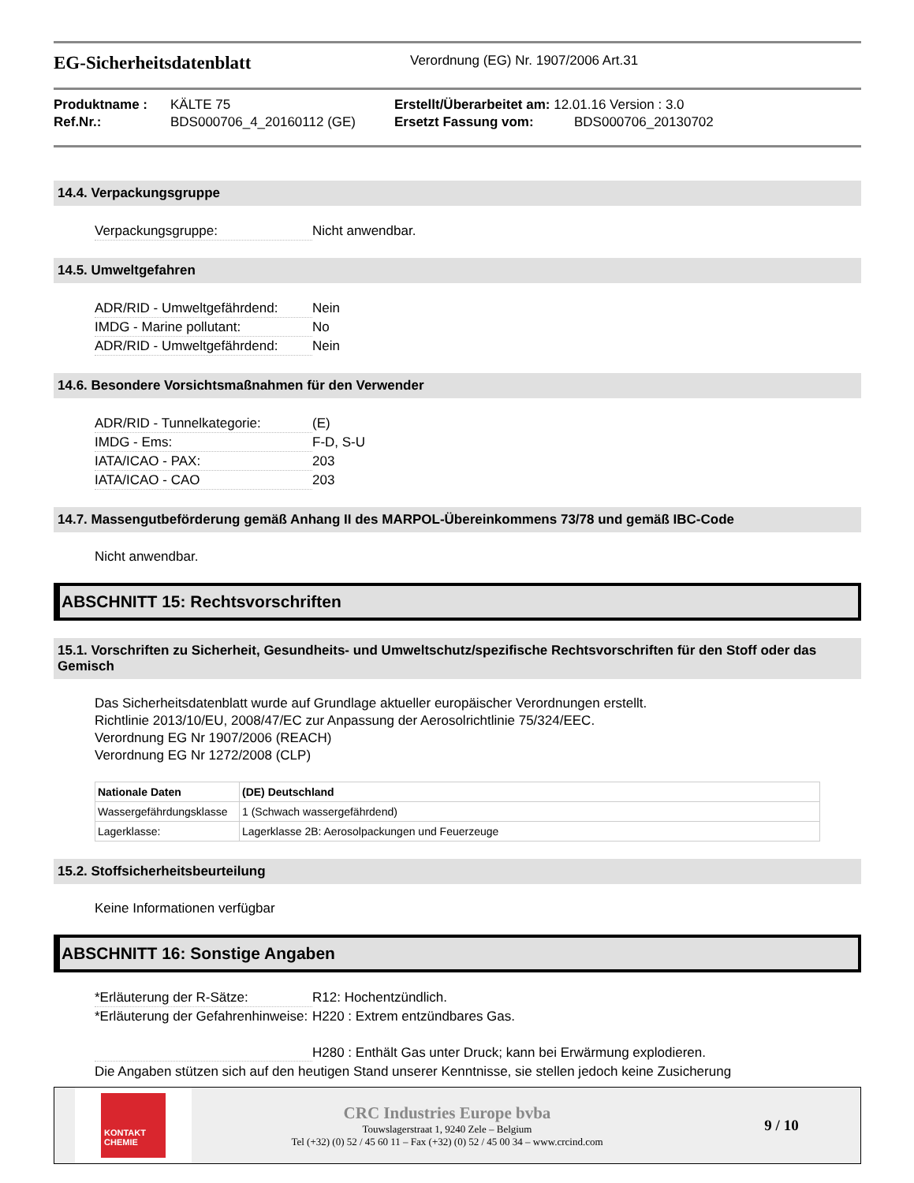EG-Sicherheitsdatenblatt
Verordnung (EG) Nr. 1907/2006 Art.31
Produktname : KÄLTE 75 Erstellt/Überarbeitet am: 12.01.16 Version : 3.0
Ref.Nr.: BDS000706_4_20160112 (GE) Ersetzt Fassung vom: BDS000706_20130702
14.4. Verpackungsgruppe
Verpackungsgruppe: Nicht anwendbar.
14.5. Umweltgefahren
ADR/RID - Umweltgefährdend: Nein
IMDG - Marine pollutant: No
ADR/RID - Umweltgefährdend: Nein
14.6. Besondere Vorsichtsmaßnahmen für den Verwender
ADR/RID - Tunnelkategorie: (E)
IMDG - Ems: F-D, S-U
IATA/ICAO - PAX: 203
IATA/ICAO - CAO 203
14.7. Massengutbeförderung gemäß Anhang II des MARPOL-Übereinkommens 73/78 und gemäß IBC-Code
Nicht anwendbar.
ABSCHNITT 15: Rechtsvorschriften
15.1. Vorschriften zu Sicherheit, Gesundheits- und Umweltschutz/spezifische Rechtsvorschriften für den Stoff oder das Gemisch
Das Sicherheitsdatenblatt wurde auf Grundlage aktueller europäischer Verordnungen erstellt.
Richtlinie 2013/10/EU, 2008/47/EC zur Anpassung der Aerosolrichtlinie 75/324/EEC.
Verordnung EG Nr 1907/2006 (REACH)
Verordnung EG Nr 1272/2008 (CLP)
| Nationale Daten | (DE) Deutschland |
| --- | --- |
| Wassergefährdungsklasse | 1 (Schwach wassergefährdend) |
| Lagerklasse: | Lagerklasse 2B: Aerosolpackungen und Feuerzeuge |
15.2. Stoffsicherheitsbeurteilung
Keine Informationen verfügbar
ABSCHNITT 16: Sonstige Angaben
*Erläuterung der R-Sätze: R12: Hochentzündlich.
*Erläuterung der Gefahrenhinweise: H220 : Extrem entzündbares Gas.
H280 : Enthält Gas unter Druck; kann bei Erwärmung explodieren.
Die Angaben stützen sich auf den heutigen Stand unserer Kenntnisse, sie stellen jedoch keine Zusicherung
KONTAKT
CHEMIE
CRC Industries Europe bvba
Touwslagerstraat 1, 9240 Zele – Belgium
Tel (+32) (0) 52 / 45 60 11 – Fax (+32) (0) 52 / 45 00 34 – www.crcind.com
9 / 10